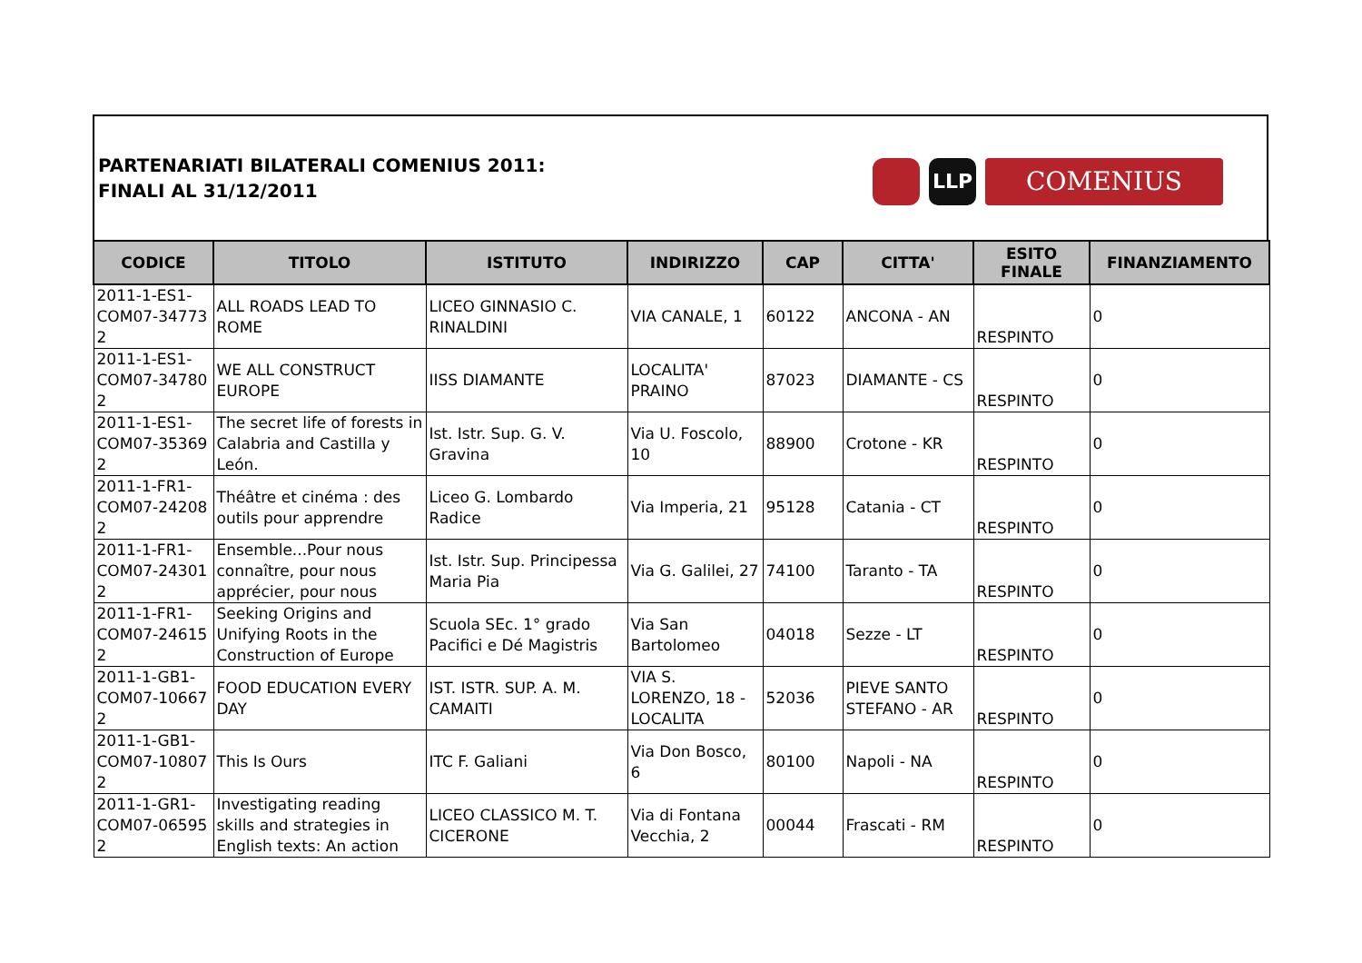PARTENARIATI BILATERALI COMENIUS 2011:
FINALI AL 31/12/2011
LLP
COMENIUS
| CODICE | TITOLO | ISTITUTO | INDIRIZZO | CAP | CITTA' | ESITO FINALE | FINANZIAMENTO |
| --- | --- | --- | --- | --- | --- | --- | --- |
| 2011-1-ES1-COM07-34773 2 | ALL ROADS LEAD TO ROME | LICEO GINNASIO C. RINALDINI | VIA CANALE, 1 | 60122 | ANCONA - AN | RESPINTO | 0 |
| 2011-1-ES1-COM07-34780 2 | WE ALL CONSTRUCT EUROPE | IISS DIAMANTE | LOCALITA' PRAINO | 87023 | DIAMANTE - CS | RESPINTO | 0 |
| 2011-1-ES1-COM07-35369 2 | The secret life of forests in Calabria and Castilla y León. | Ist. Istr. Sup. G. V. Gravina | Via U. Foscolo, 10 | 88900 | Crotone - KR | RESPINTO | 0 |
| 2011-1-FR1-COM07-24208 2 | Théâtre et cinéma : des outils pour apprendre | Liceo G. Lombardo Radice | Via Imperia, 21 | 95128 | Catania - CT | RESPINTO | 0 |
| 2011-1-FR1-COM07-24301 2 | Ensemble...Pour nous connaître, pour nous apprécier, pour nous | Ist. Istr. Sup. Principessa Maria Pia | Via G. Galilei, 27 | 74100 | Taranto - TA | RESPINTO | 0 |
| 2011-1-FR1-COM07-24615 2 | Seeking Origins and Unifying Roots in the Construction of Europe | Scuola SEc. 1° grado Pacifici e Dé Magistris | Via San Bartolomeo | 04018 | Sezze - LT | RESPINTO | 0 |
| 2011-1-GB1-COM07-10667 2 | FOOD EDUCATION EVERY DAY | IST. ISTR. SUP. A. M. CAMAITI | VIA S. LORENZO, 18 - LOCALITA | 52036 | PIEVE SANTO STEFANO - AR | RESPINTO | 0 |
| 2011-1-GB1-COM07-10807 2 | This Is Ours | ITC F. Galiani | Via Don Bosco, 6 | 80100 | Napoli - NA | RESPINTO | 0 |
| 2011-1-GR1-COM07-06595 2 | Investigating reading skills and strategies in English texts: An action | LICEO CLASSICO M. T. CICERONE | Via di Fontana Vecchia, 2 | 00044 | Frascati - RM | RESPINTO | 0 |